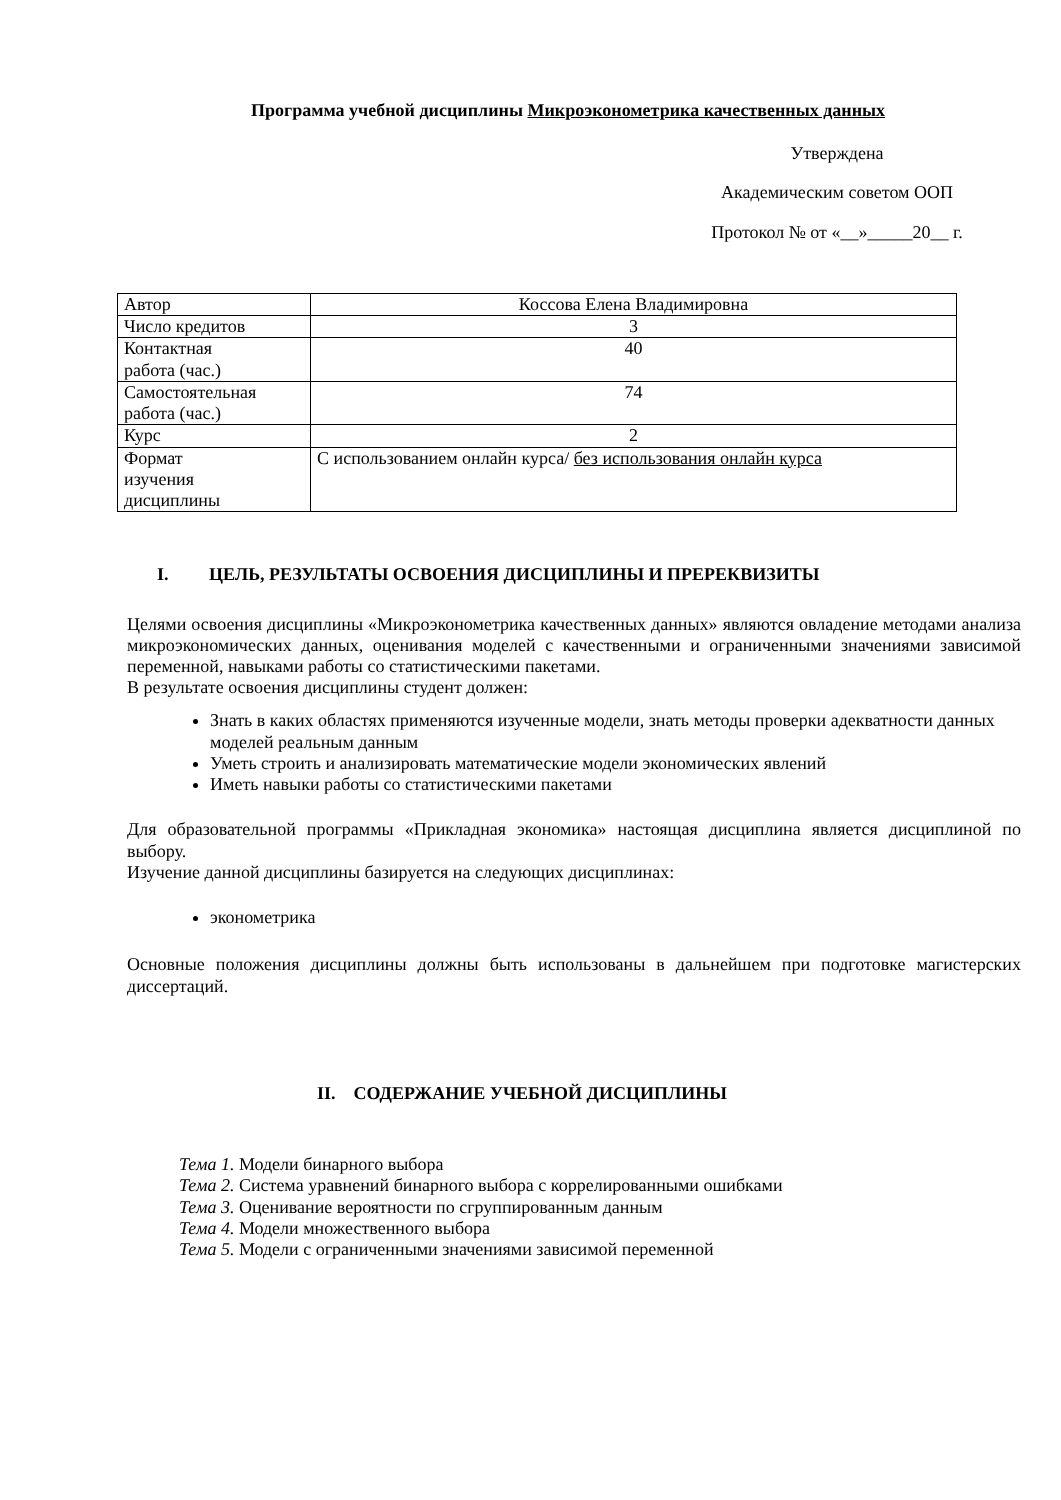Программа учебной дисциплины Микроэконометрика качественных данных
Утверждена
Академическим советом ООП
Протокол № от «__»_____20__ г.
| Автор | Коссова Елена Владимировна |
| Число кредитов | 3 |
| Контактная работа (час.) | 40 |
| Самостоятельная работа (час.) | 74 |
| Курс | 2 |
| Формат изучения дисциплины | С использованием онлайн курса/ без использования онлайн курса |
I. ЦЕЛЬ, РЕЗУЛЬТАТЫ ОСВОЕНИЯ ДИСЦИПЛИНЫ И ПРЕРЕКВИЗИТЫ
Целями освоения дисциплины «Микроэконометрика качественных данных» являются овладение методами анализа микроэкономических данных, оценивания моделей с качественными и ограниченными значениями зависимой переменной, навыками работы со статистическими пакетами.
В результате освоения дисциплины студент должен:
Знать в каких областях применяются изученные модели, знать методы проверки адекватности данных моделей реальным данным
Уметь строить и анализировать математические модели экономических явлений
Иметь навыки работы со статистическими пакетами
Для образовательной программы «Прикладная экономика» настоящая дисциплина является дисциплиной по выбору.
Изучение данной дисциплины базируется на следующих дисциплинах:
эконометрика
Основные положения дисциплины должны быть использованы в дальнейшем при подготовке магистерских диссертаций.
II. СОДЕРЖАНИЕ УЧЕБНОЙ ДИСЦИПЛИНЫ
Тема 1. Модели бинарного выбора
Тема 2. Система уравнений бинарного выбора с коррелированными ошибками
Тема 3. Оценивание вероятности по сгруппированным данным
Тема 4. Модели множественного выбора
Тема 5. Модели с ограниченными значениями зависимой переменной